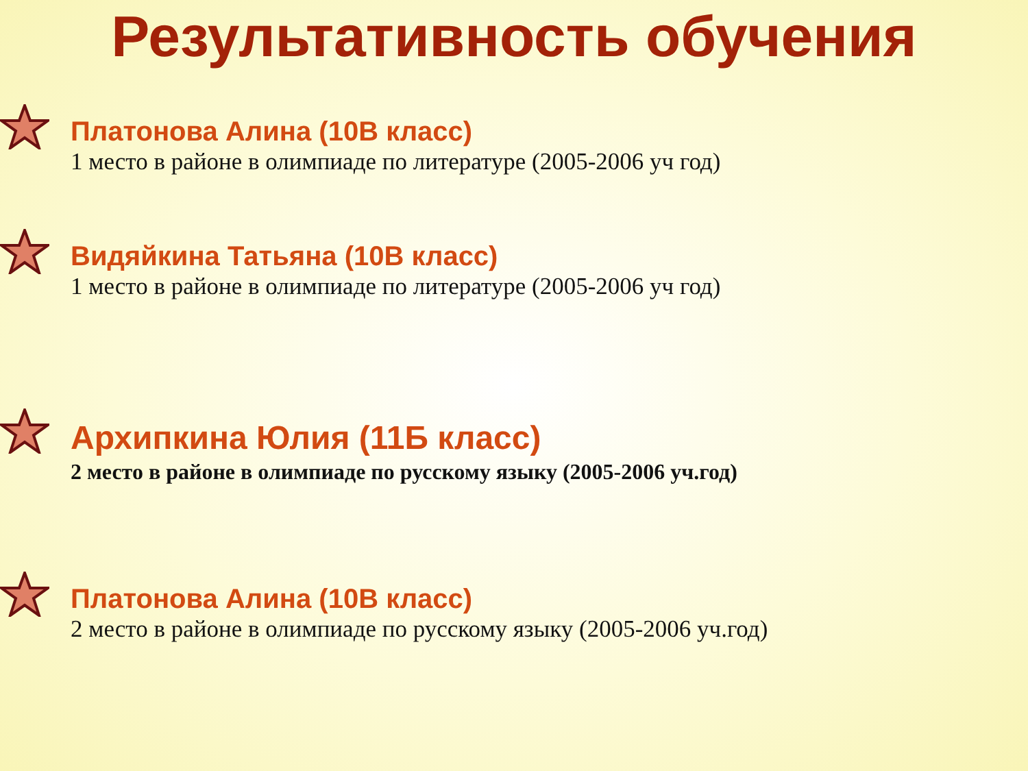Результативность обучения
Платонова Алина (10В класс)
1 место в районе в олимпиаде по литературе (2005-2006 уч год)
Видяйкина Татьяна (10В класс)
1 место в районе в олимпиаде по литературе (2005-2006 уч год)
Архипкина Юлия (11Б класс)
2 место в районе в олимпиаде по русскому языку (2005-2006 уч.год)
Платонова Алина (10В класс)
2 место в районе в олимпиаде по русскому языку (2005-2006 уч.год)